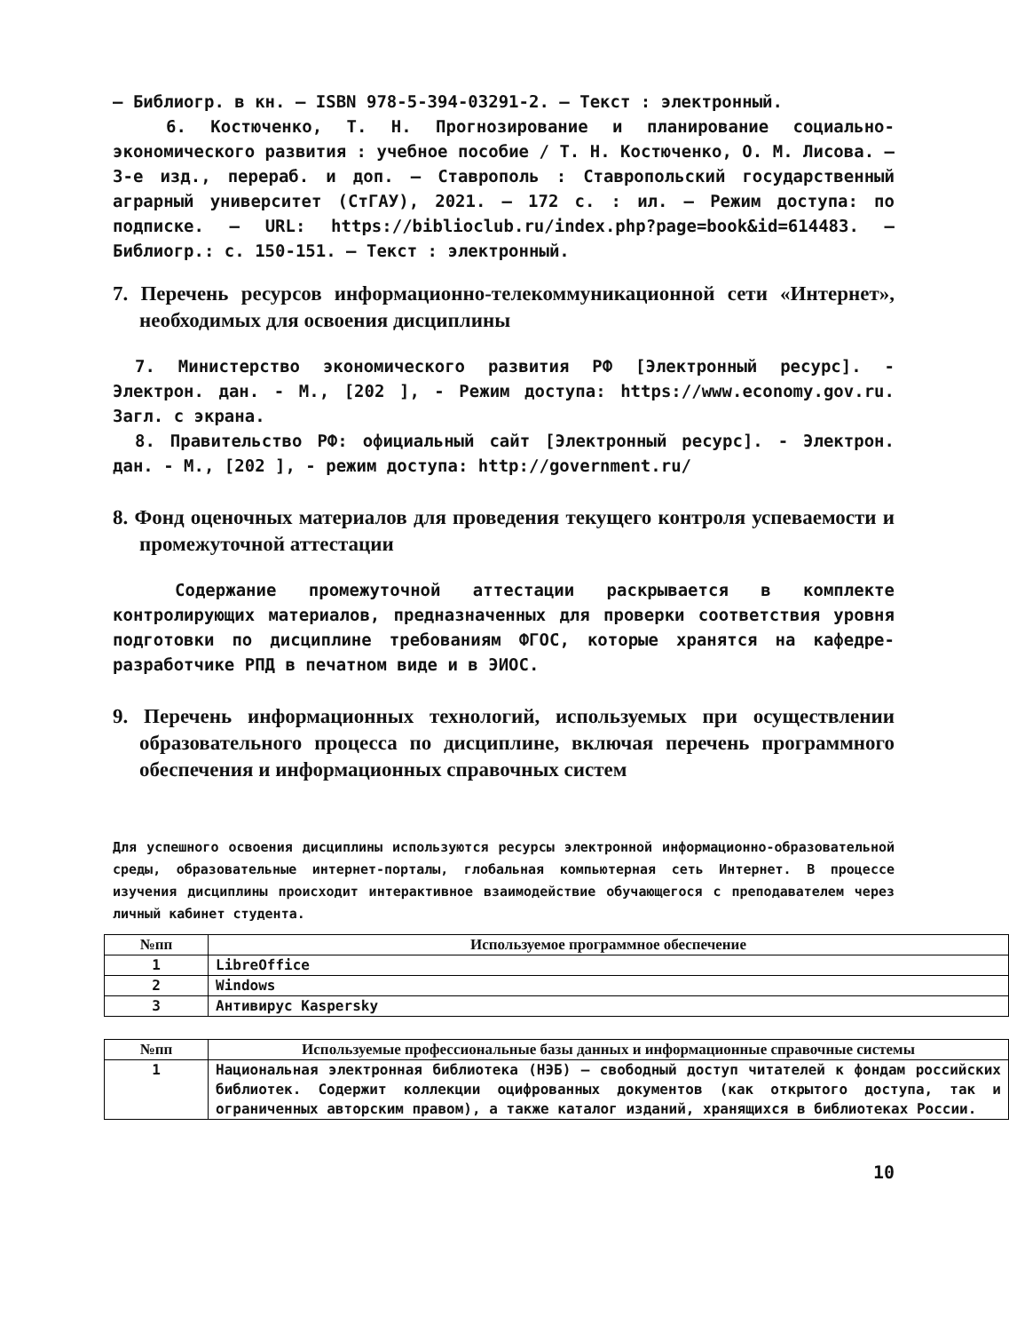– Библиогр. в кн. – ISBN 978-5-394-03291-2. – Текст : электронный.
6. Костюченко, Т. Н. Прогнозирование и планирование социально-экономического развития : учебное пособие / Т. Н. Костюченко, О. М. Лисова. – 3-е изд., перераб. и доп. – Ставрополь : Ставропольский государственный аграрный университет (СтГАУ), 2021. – 172 с. : ил. – Режим доступа: по подписке. – URL: https://biblioclub.ru/index.php?page=book&id=614483. – Библиогр.: с. 150-151. – Текст : электронный.
7. Перечень ресурсов информационно-телекоммуникационной сети «Интернет», необходимых для освоения дисциплины
7. Министерство экономического развития РФ [Электронный ресурс]. - Электрон. дан. - М., [202 ], - Режим доступа: https://www.economy.gov.ru. Загл. с экрана.
8. Правительство РФ: официальный сайт [Электронный ресурс]. - Электрон. дан. - М., [202 ], - режим доступа: http://government.ru/
8. Фонд оценочных материалов для проведения текущего контроля успеваемости и промежуточной аттестации
Содержание промежуточной аттестации раскрывается в комплекте контролирующих материалов, предназначенных для проверки соответствия уровня подготовки по дисциплине требованиям ФГОС, которые хранятся на кафедре-разработчике РПД в печатном виде и в ЭИОС.
9. Перечень информационных технологий, используемых при осуществлении образовательного процесса по дисциплине, включая перечень программного обеспечения и информационных справочных систем
Для успешного освоения дисциплины используются ресурсы электронной информационно-образовательной среды, образовательные интернет-порталы, глобальная компьютерная сеть Интернет. В процессе изучения дисциплины происходит интерактивное взаимодействие обучающегося с преподавателем через личный кабинет студента.
| №пп | Используемое программное обеспечение |
| --- | --- |
| 1 | LibreOffice |
| 2 | Windows |
| 3 | Антивирус Kaspersky |
| №пп | Используемые профессиональные базы данных и информационные справочные системы |
| --- | --- |
| 1 | Национальная электронная библиотека (НЭБ) — свободный доступ читателей к фондам российских библиотек. Содержит коллекции оцифрованных документов (как открытого доступа, так и ограниченных авторским правом), а также каталог изданий, хранящихся в библиотеках России. |
10